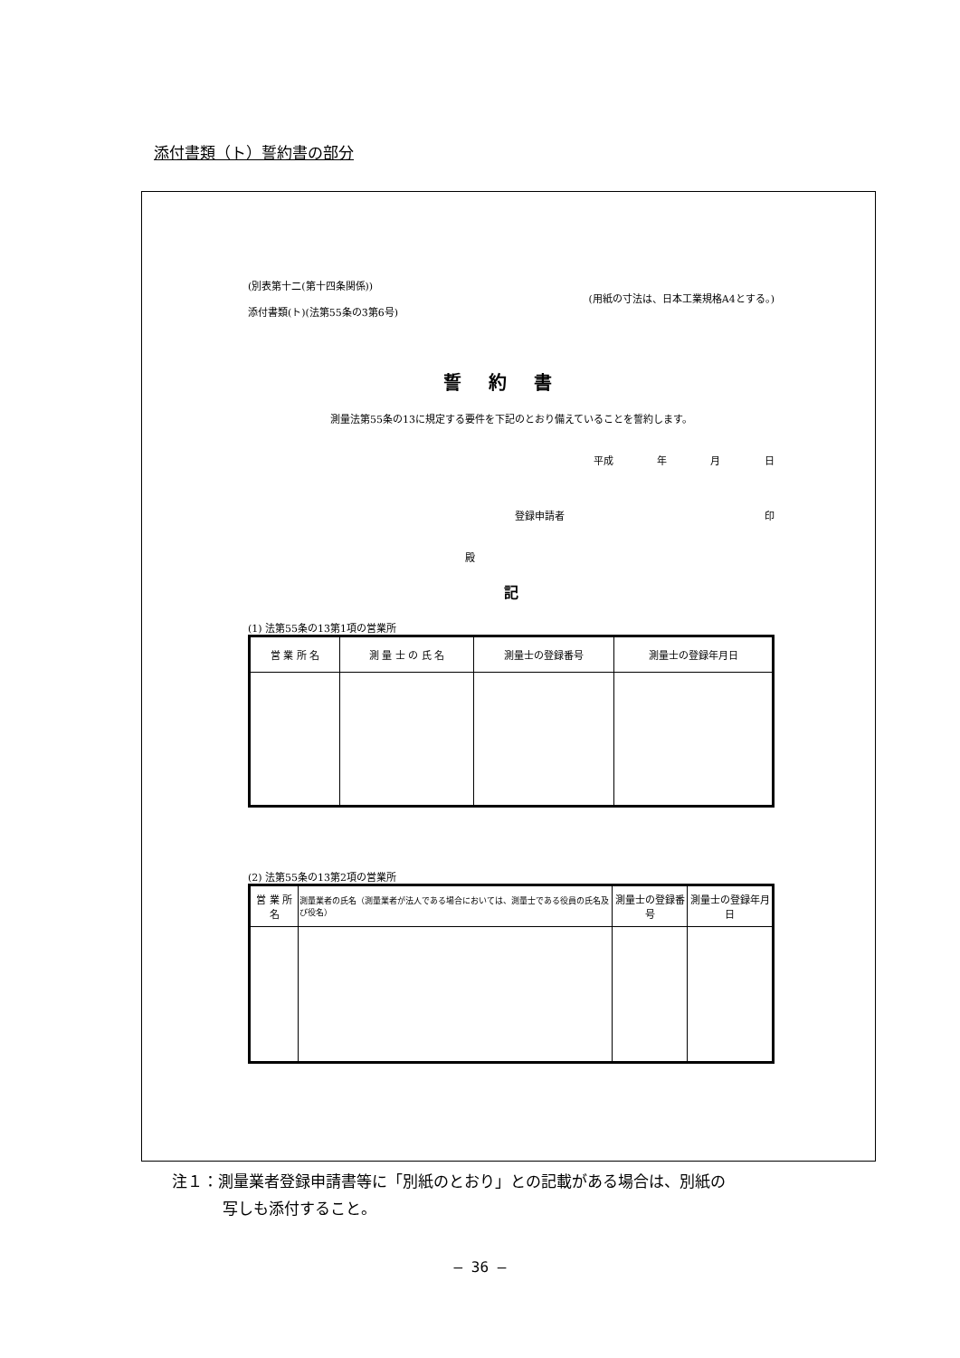添付書類（ト）誓約書の部分
(別表第十二(第十四条関係))
添付書類(ト)(法第55条の3第6号)
(用紙の寸法は、日本工業規格A4とする。)
誓約書
測量法第55条の13に規定する要件を下記のとおり備えていることを誓約します。
平成 年 月 日
登録申請者 印
殿
記
(1) 法第55条の13第1項の営業所
| 営 業 所 名 | 測 量 士 の 氏 名 | 測量士の登録番号 | 測量士の登録年月日 |
(2) 法第55条の13第2項の営業所
| 営 業 所 名 | 測量業者の氏名（測量業者が法人である場合においては、測量士である役員の氏名及び役名） | 測量士の登録番号 | 測量士の登録年月日 |
注１：測量業者登録申請書等に「別紙のとおり」との記載がある場合は、別紙の
写しも添付すること。
– 36 –